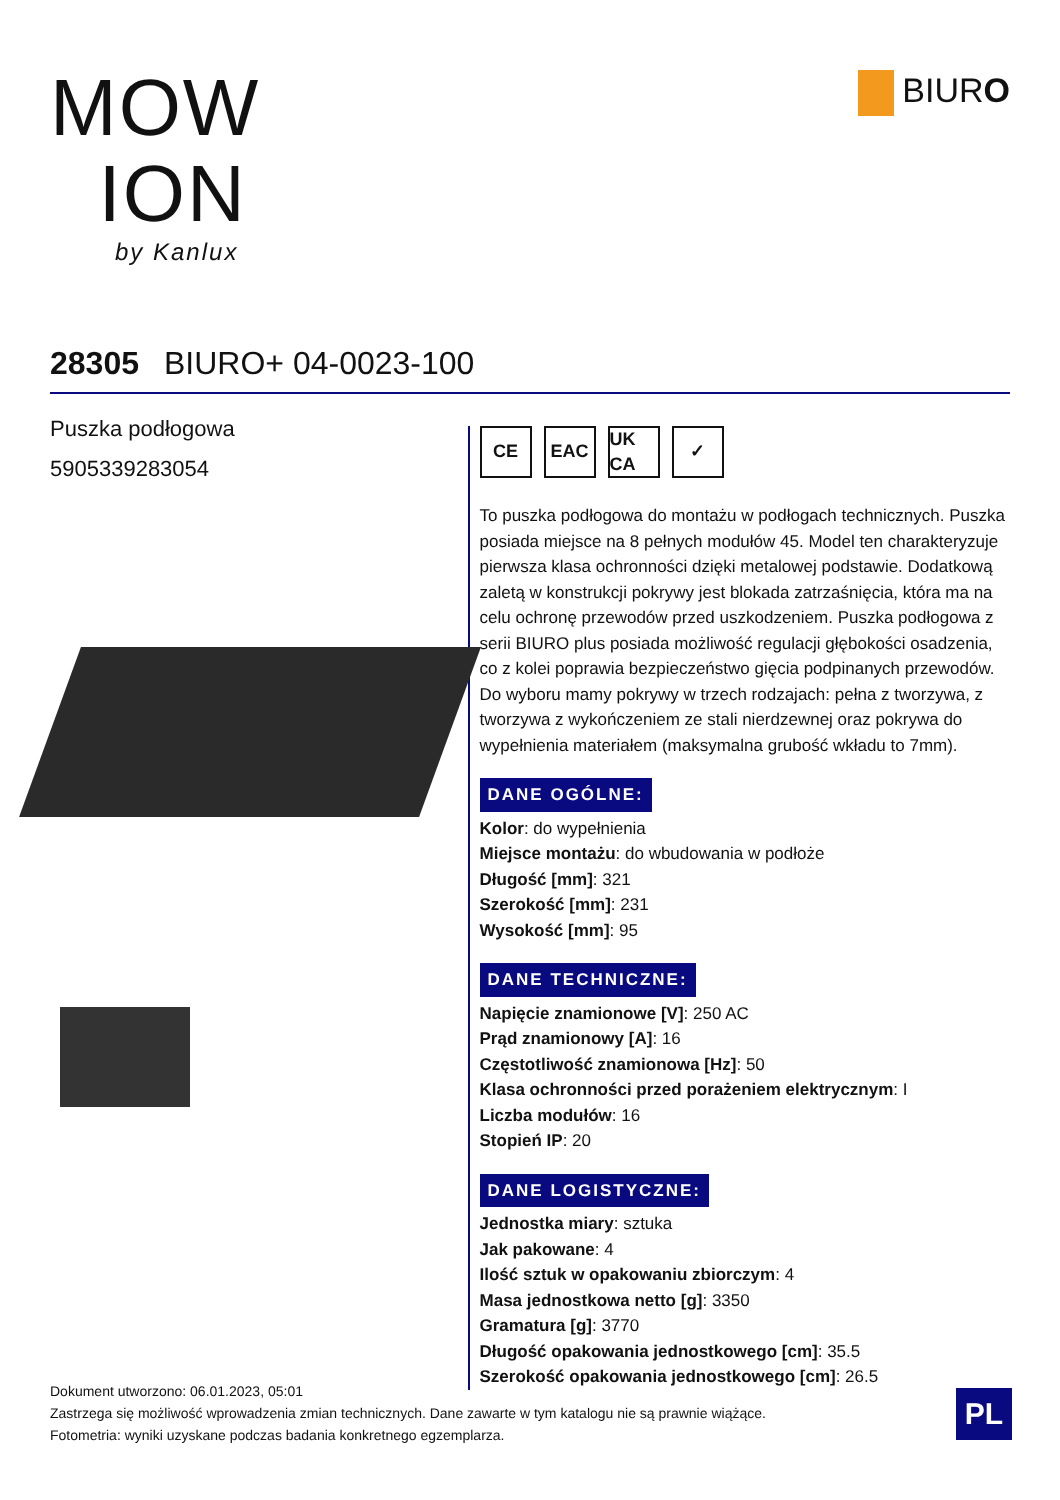MOW
ION
by Kanlux
BIURO
28305 BIURO+ 04-0023-100
Puszka podłogowa
5905339283054
CE EAC UK CA
✓
To puszka podłogowa do montażu w podłogach technicznych. Puszka posiada miejsce na 8 pełnych modułów 45. Model ten charakteryzuje pierwsza klasa ochronności dzięki metalowej podstawie. Dodatkową zaletą w konstrukcji pokrywy jest blokada zatrzaśnięcia, która ma na celu ochronę przewodów przed uszkodzeniem. Puszka podłogowa z serii BIURO plus posiada możliwość regulacji głębokości osadzenia, co z kolei poprawia bezpieczeństwo gięcia podpinanych przewodów. Do wyboru mamy pokrywy w trzech rodzajach: pełna z tworzywa, z tworzywa z wykończeniem ze stali nierdzewnej oraz pokrywa do wypełnienia materiałem (maksymalna grubość wkładu to 7mm).
DANE OGÓLNE:
Kolor: do wypełnienia
Miejsce montażu: do wbudowania w podłoże
Długość [mm]: 321
Szerokość [mm]: 231
Wysokość [mm]: 95
DANE TECHNICZNE:
Napięcie znamionowe [V]: 250 AC
Prąd znamionowy [A]: 16
Częstotliwość znamionowa [Hz]: 50
Klasa ochronności przed porażeniem elektrycznym: I
Liczba modułów: 16
Stopień IP: 20
DANE LOGISTYCZNE:
Jednostka miary: sztuka
Jak pakowane: 4
Ilość sztuk w opakowaniu zbiorczym: 4
Masa jednostkowa netto [g]: 3350
Gramatura [g]: 3770
Długość opakowania jednostkowego [cm]: 35.5
Szerokość opakowania jednostkowego [cm]: 26.5
Dokument utworzono: 06.01.2023, 05:01
Zastrzega się możliwość wprowadzenia zmian technicznych. Dane zawarte w tym katalogu nie są prawnie wiążące.
Fotometria: wyniki uzyskane podczas badania konkretnego egzemplarza.
PL